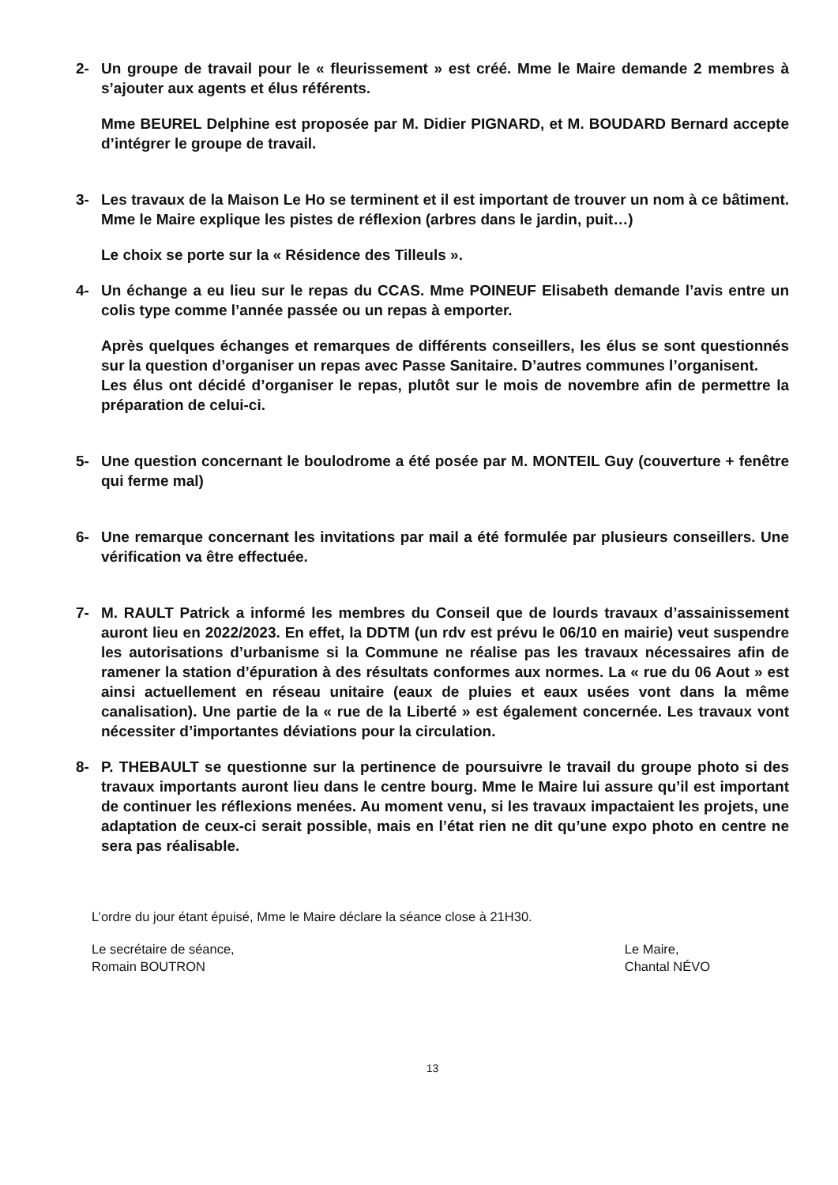2- Un groupe de travail pour le « fleurissement » est créé. Mme le Maire demande 2 membres à s’ajouter aux agents et élus référents.
Mme BEUREL Delphine est proposée par M. Didier PIGNARD, et M. BOUDARD Bernard accepte d’intégrer le groupe de travail.
3- Les travaux de la Maison Le Ho se terminent et il est important de trouver un nom à ce bâtiment. Mme le Maire explique les pistes de réflexion (arbres dans le jardin, puit…)
Le choix se porte sur la « Résidence des Tilleuls ».
4- Un échange a eu lieu sur le repas du CCAS. Mme POINEUF Elisabeth demande l’avis entre un colis type comme l’année passée ou un repas à emporter.
Après quelques échanges et remarques de différents conseillers, les élus se sont questionnés sur la question d’organiser un repas avec Passe Sanitaire. D’autres communes l’organisent.
Les élus ont décidé d’organiser le repas, plutôt sur le mois de novembre afin de permettre la préparation de celui-ci.
5- Une question concernant le boulodrome a été posée par M. MONTEIL Guy (couverture + fenêtre qui ferme mal)
6- Une remarque concernant les invitations par mail a été formulée par plusieurs conseillers. Une vérification va être effectuée.
7- M. RAULT Patrick a informé les membres du Conseil que de lourds travaux d’assainissement auront lieu en 2022/2023. En effet, la DDTM (un rdv est prévu le 06/10 en mairie) veut suspendre les autorisations d’urbanisme si la Commune ne réalise pas les travaux nécessaires afin de ramener la station d’épuration à des résultats conformes aux normes. La « rue du 06 Aout » est ainsi actuellement en réseau unitaire (eaux de pluies et eaux usées vont dans la même canalisation). Une partie de la « rue de la Liberté » est également concernée. Les travaux vont nécessiter d’importantes déviations pour la circulation.
8- P. THEBAULT se questionne sur la pertinence de poursuivre le travail du groupe photo si des travaux importants auront lieu dans le centre bourg. Mme le Maire lui assure qu’il est important de continuer les réflexions menées. Au moment venu, si les travaux impactaient les projets, une adaptation de ceux-ci serait possible, mais en l’état rien ne dit qu’une expo photo en centre ne sera pas réalisable.
L’ordre du jour étant épuisé, Mme le Maire déclare la séance close à 21H30.
Le secrétaire de séance,
Romain BOUTRON
Le Maire,
Chantal NÉVO
13